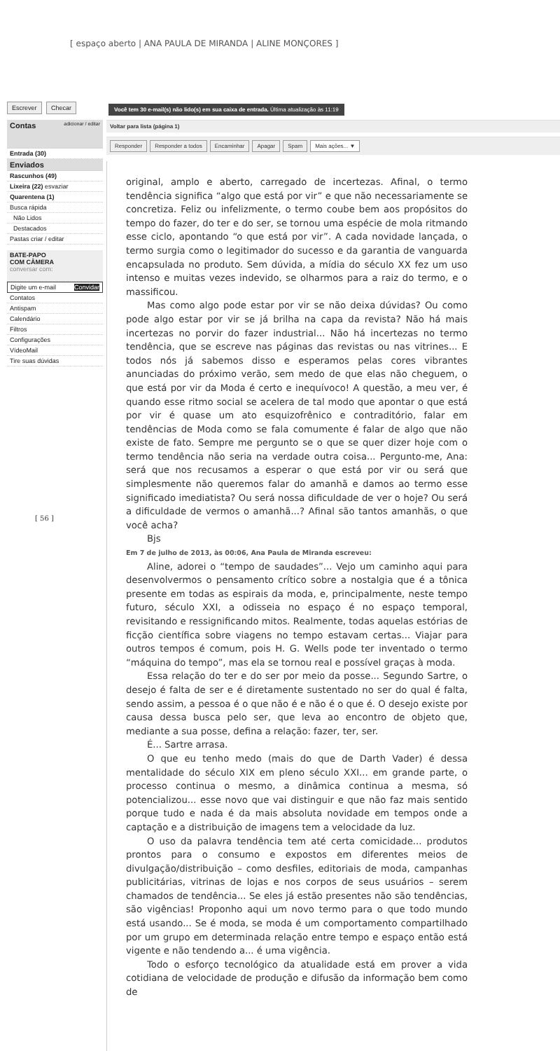[ espaço aberto | ANA PAULA DE MIRANDA | ALINE MONÇORES ]
Escrever Checar
Contas adicionar / editar
Entrada (30)
Enviados
Rascunhos (49)
Lixeira (22) esvaziar
Quarentena (1)
Busca rápida
Não Lidos
Destacados
Pastas criar / editar
BATE-PAPO
COM CÂMERA
conversar com:
Digite um e-mail Convidar
Contatos
Antispam
Calendário
Filtros
Configurações
VídeoMail
Tire suas dúvidas
Você tem 30 e-mail(s) não lido(s) em sua caixa de entrada. Última atualização às 11:19
Voltar para lista (página 1)
Responder Responder a todos Encaminhar Apagar Spam Mais ações... ▼
original, amplo e aberto, carregado de incertezas. Afinal, o termo tendência significa “algo que está por vir” e que não necessariamente se concretiza. Feliz ou infelizmente, o termo coube bem aos propósitos do tempo do fazer, do ter e do ser, se tornou uma espécie de mola ritmando esse ciclo, apontando “o que está por vir”. A cada novidade lançada, o termo surgia como o legitimador do sucesso e da garantia de vanguarda encapsulada no produto. Sem dúvida, a mídia do século XX fez um uso intenso e muitas vezes indevido, se olharmos para a raiz do termo, e o massificou.
Mas como algo pode estar por vir se não deixa dúvidas? Ou como pode algo estar por vir se já brilha na capa da revista? Não há mais incertezas no porvir do fazer industrial... Não há incertezas no termo tendência, que se escreve nas páginas das revistas ou nas vitrines... E todos nós já sabemos disso e esperamos pelas cores vibrantes anunciadas do próximo verão, sem medo de que elas não cheguem, o que está por vir da Moda é certo e inequívoco! A questão, a meu ver, é quando esse ritmo social se acelera de tal modo que apontar o que está por vir é quase um ato esquizofrênico e contraditório, falar em tendências de Moda como se fala comumente é falar de algo que não existe de fato. Sempre me pergunto se o que se quer dizer hoje com o termo tendência não seria na verdade outra coisa... Pergunto-me, Ana: será que nos recusamos a esperar o que está por vir ou será que simplesmente não queremos falar do amanhã e damos ao termo esse significado imediatista? Ou será nossa dificuldade de ver o hoje? Ou será a dificuldade de vermos o amanhã...? Afinal são tantos amanhãs, o que você acha?
Bjs
Em 7 de julho de 2013, às 00:06, Ana Paula de Miranda escreveu:
Aline, adorei o “tempo de saudades”... Vejo um caminho aqui para desenvolvermos o pensamento crítico sobre a nostalgia que é a tônica presente em todas as espirais da moda, e, principalmente, neste tempo futuro, século XXI, a odisseia no espaço é no espaço temporal, revisitando e ressignificando mitos. Realmente, todas aquelas estórias de ficção científica sobre viagens no tempo estavam certas... Viajar para outros tempos é comum, pois H. G. Wells pode ter inventado o termo “máquina do tempo”, mas ela se tornou real e possível graças à moda.
Essa relação do ter e do ser por meio da posse... Segundo Sartre, o desejo é falta de ser e é diretamente sustentado no ser do qual é falta, sendo assim, a pessoa é o que não é e não é o que é. O desejo existe por causa dessa busca pelo ser, que leva ao encontro de objeto que, mediante a sua posse, defina a relação: fazer, ter, ser.
É... Sartre arrasa.
O que eu tenho medo (mais do que de Darth Vader) é dessa mentalidade do século XIX em pleno século XXI... em grande parte, o processo continua o mesmo, a dinâmica continua a mesma, só potencializou... esse novo que vai distinguir e que não faz mais sentido porque tudo e nada é da mais absoluta novidade em tempos onde a captação e a distribuição de imagens tem a velocidade da luz.
O uso da palavra tendência tem até certa comicidade... produtos prontos para o consumo e expostos em diferentes meios de divulgação/distribuição – como desfiles, editoriais de moda, campanhas publicitárias, vitrinas de lojas e nos corpos de seus usuários – serem chamados de tendência... Se eles já estão presentes não são tendências, são vigências! Proponho aqui um novo termo para o que todo mundo está usando... Se é moda, se moda é um comportamento compartilhado por um grupo em determinada relação entre tempo e espaço então está vigente e não tendendo a... é uma vigência.
Todo o esforço tecnológico da atualidade está em prover a vida cotidiana de velocidade de produção e difusão da informação bem como de
[ 56 ]